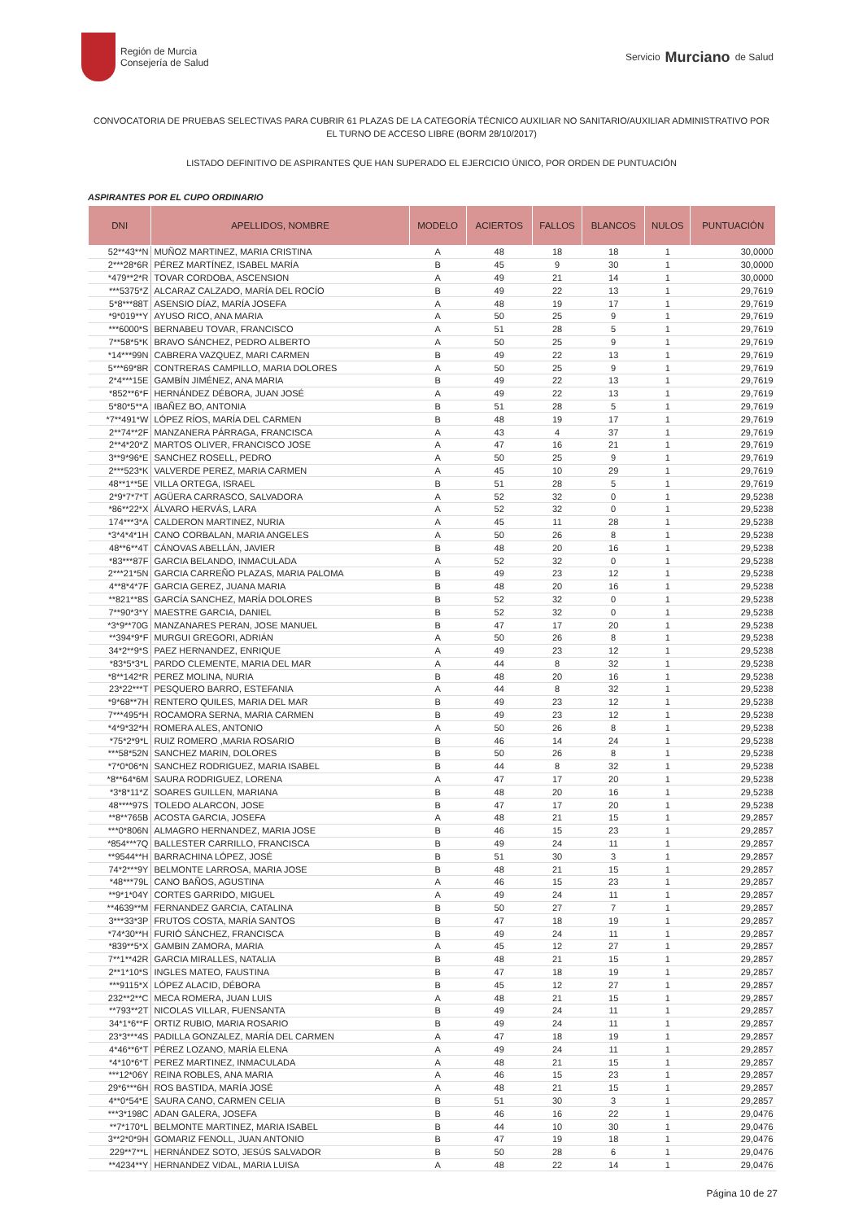Región de Murcia
Consejería de Salud
Servicio Murciano de Salud
CONVOCATORIA DE PRUEBAS SELECTIVAS PARA CUBRIR 61 PLAZAS DE LA CATEGORÍA TÉCNICO AUXILIAR NO SANITARIO/AUXILIAR ADMINISTRATIVO POR EL TURNO DE ACCESO LIBRE (BORM 28/10/2017)
LISTADO DEFINITIVO DE ASPIRANTES QUE HAN SUPERADO EL EJERCICIO ÚNICO, POR ORDEN DE PUNTUACIÓN
ASPIRANTES POR EL CUPO ORDINARIO
| DNI | APELLIDOS, NOMBRE | MODELO | ACIERTOS | FALLOS | BLANCOS | NULOS | PUNTUACIÓN |
| --- | --- | --- | --- | --- | --- | --- | --- |
| 52**43**N | MUÑOZ MARTINEZ, MARIA CRISTINA | A | 48 | 18 | 18 | 1 | 30,0000 |
| 2***28*6R | PÉREZ MARTÍNEZ, ISABEL MARÍA | B | 45 | 9 | 30 | 1 | 30,0000 |
| *479**2*R | TOVAR CORDOBA, ASCENSION | A | 49 | 21 | 14 | 1 | 30,0000 |
| ***5375*Z | ALCARAZ CALZADO, MARÍA DEL ROCÍO | B | 49 | 22 | 13 | 1 | 29,7619 |
| 5*8***88T | ASENSIO DÍAZ, MARÍA JOSEFA | A | 48 | 19 | 17 | 1 | 29,7619 |
| *9*019**Y | AYUSO RICO, ANA MARIA | A | 50 | 25 | 9 | 1 | 29,7619 |
| ***6000*S | BERNABEU TOVAR, FRANCISCO | A | 51 | 28 | 5 | 1 | 29,7619 |
| 7**58*5*K | BRAVO SÁNCHEZ, PEDRO ALBERTO | A | 50 | 25 | 9 | 1 | 29,7619 |
| *14***99N | CABRERA VAZQUEZ, MARI CARMEN | B | 49 | 22 | 13 | 1 | 29,7619 |
| 5***69*8R | CONTRERAS CAMPILLO, MARIA DOLORES | A | 50 | 25 | 9 | 1 | 29,7619 |
| 2*4***15E | GAMBÍN JIMÉNEZ, ANA MARIA | B | 49 | 22 | 13 | 1 | 29,7619 |
| *852**6*F | HERNÁNDEZ DÉBORA, JUAN JOSÉ | A | 49 | 22 | 13 | 1 | 29,7619 |
| 5*80*5**A | IBAÑEZ BO, ANTONIA | B | 51 | 28 | 5 | 1 | 29,7619 |
| *7**491*W | LÓPEZ RÍOS, MARÍA DEL CARMEN | B | 48 | 19 | 17 | 1 | 29,7619 |
| 2**74**2F | MANZANERA PÁRRAGA, FRANCISCA | A | 43 | 4 | 37 | 1 | 29,7619 |
| 2**4*20*Z | MARTOS OLIVER, FRANCISCO JOSE | A | 47 | 16 | 21 | 1 | 29,7619 |
| 3**9*96*E | SANCHEZ ROSELL, PEDRO | A | 50 | 25 | 9 | 1 | 29,7619 |
| 2***523*K | VALVERDE PEREZ, MARIA CARMEN | A | 45 | 10 | 29 | 1 | 29,7619 |
| 48**1**5E | VILLA ORTEGA, ISRAEL | B | 51 | 28 | 5 | 1 | 29,7619 |
| 2*9*7*7*T | AGÜERA CARRASCO, SALVADORA | A | 52 | 32 | 0 | 1 | 29,5238 |
| *86**22*X | ÁLVARO HERVÁS, LARA | A | 52 | 32 | 0 | 1 | 29,5238 |
| 174***3*A | CALDERON MARTINEZ, NURIA | A | 45 | 11 | 28 | 1 | 29,5238 |
| *3*4*4*1H | CANO CORBALAN, MARIA ANGELES | A | 50 | 26 | 8 | 1 | 29,5238 |
| 48**6**4T | CÁNOVAS ABELLÁN, JAVIER | B | 48 | 20 | 16 | 1 | 29,5238 |
| *83***87F | GARCIA BELANDO, INMACULADA | A | 52 | 32 | 0 | 1 | 29,5238 |
| 2***21*5N | GARCIA CARREÑO PLAZAS, MARIA PALOMA | B | 49 | 23 | 12 | 1 | 29,5238 |
| 4**8*4*7F | GARCIA GEREZ, JUANA MARIA | B | 48 | 20 | 16 | 1 | 29,5238 |
| **821**8S | GARCÍA SANCHEZ, MARÍA DOLORES | B | 52 | 32 | 0 | 1 | 29,5238 |
| 7**90*3*Y | MAESTRE GARCIA, DANIEL | B | 52 | 32 | 0 | 1 | 29,5238 |
| *3*9**70G | MANZANARES PERAN, JOSE MANUEL | B | 47 | 17 | 20 | 1 | 29,5238 |
| **394*9*F | MURGUI GREGORI, ADRIÁN | A | 50 | 26 | 8 | 1 | 29,5238 |
| 34*2**9*S | PAEZ HERNANDEZ, ENRIQUE | A | 49 | 23 | 12 | 1 | 29,5238 |
| *83*5*3*L | PARDO CLEMENTE, MARIA DEL MAR | A | 44 | 8 | 32 | 1 | 29,5238 |
| *8**142*R | PEREZ MOLINA, NURIA | B | 48 | 20 | 16 | 1 | 29,5238 |
| 23*22***T | PESQUERO BARRO, ESTEFANIA | A | 44 | 8 | 32 | 1 | 29,5238 |
| *9*68**7H | RENTERO QUILES, MARIA DEL MAR | B | 49 | 23 | 12 | 1 | 29,5238 |
| 7***495*H | ROCAMORA SERNA, MARIA CARMEN | B | 49 | 23 | 12 | 1 | 29,5238 |
| *4*9*32*H | ROMERA ALES, ANTONIO | A | 50 | 26 | 8 | 1 | 29,5238 |
| *75*2*9*L | RUIZ ROMERO ,MARIA ROSARIO | B | 46 | 14 | 24 | 1 | 29,5238 |
| ***58*52N | SANCHEZ MARIN, DOLORES | B | 50 | 26 | 8 | 1 | 29,5238 |
| *7*0*06*N | SANCHEZ RODRIGUEZ, MARIA ISABEL | B | 44 | 8 | 32 | 1 | 29,5238 |
| *8**64*6M | SAURA RODRIGUEZ, LORENA | A | 47 | 17 | 20 | 1 | 29,5238 |
| *3*8*11*Z | SOARES GUILLEN, MARIANA | B | 48 | 20 | 16 | 1 | 29,5238 |
| 48****97S | TOLEDO ALARCON, JOSE | B | 47 | 17 | 20 | 1 | 29,5238 |
| **8**765B | ACOSTA GARCIA, JOSEFA | A | 48 | 21 | 15 | 1 | 29,2857 |
| ***0*806N | ALMAGRO HERNANDEZ, MARIA JOSE | B | 46 | 15 | 23 | 1 | 29,2857 |
| *854***7Q | BALLESTER CARRILLO, FRANCISCA | B | 49 | 24 | 11 | 1 | 29,2857 |
| **9544**H | BARRACHINA LÓPEZ, JOSÉ | B | 51 | 30 | 3 | 1 | 29,2857 |
| 74*2***9Y | BELMONTE LARROSA, MARIA JOSE | B | 48 | 21 | 15 | 1 | 29,2857 |
| *48***79L | CANO BAÑOS, AGUSTINA | A | 46 | 15 | 23 | 1 | 29,2857 |
| **9*1*04Y | CORTES GARRIDO, MIGUEL | A | 49 | 24 | 11 | 1 | 29,2857 |
| **4639**M | FERNANDEZ GARCIA, CATALINA | B | 50 | 27 | 7 | 1 | 29,2857 |
| 3***33*3P | FRUTOS COSTA, MARÍA SANTOS | B | 47 | 18 | 19 | 1 | 29,2857 |
| *74*30**H | FURIÓ SÁNCHEZ, FRANCISCA | B | 49 | 24 | 11 | 1 | 29,2857 |
| *839**5*X | GAMBIN ZAMORA, MARIA | A | 45 | 12 | 27 | 1 | 29,2857 |
| 7**1**42R | GARCIA MIRALLES, NATALIA | B | 48 | 21 | 15 | 1 | 29,2857 |
| 2**1*10*S | INGLES MATEO, FAUSTINA | B | 47 | 18 | 19 | 1 | 29,2857 |
| ***9115*X | LÓPEZ ALACID, DÉBORA | B | 45 | 12 | 27 | 1 | 29,2857 |
| 232**2**C | MECA ROMERA, JUAN LUIS | A | 48 | 21 | 15 | 1 | 29,2857 |
| **793**2T | NICOLAS VILLAR, FUENSANTA | B | 49 | 24 | 11 | 1 | 29,2857 |
| 34*1*6**F | ORTIZ RUBIO, MARIA ROSARIO | B | 49 | 24 | 11 | 1 | 29,2857 |
| 23*3***4S | PADILLA GONZALEZ, MARÍA DEL CARMEN | A | 47 | 18 | 19 | 1 | 29,2857 |
| 4*46**6*T | PÉREZ LOZANO, MARÍA ELENA | A | 49 | 24 | 11 | 1 | 29,2857 |
| *4*10*6*T | PEREZ MARTINEZ, INMACULADA | A | 48 | 21 | 15 | 1 | 29,2857 |
| ***12*06Y | REINA ROBLES, ANA MARIA | A | 46 | 15 | 23 | 1 | 29,2857 |
| 29*6***6H | ROS BASTIDA, MARÍA JOSÉ | A | 48 | 21 | 15 | 1 | 29,2857 |
| 4**0*54*E | SAURA CANO, CARMEN CELIA | B | 51 | 30 | 3 | 1 | 29,2857 |
| ***3*198C | ADAN GALERA, JOSEFA | B | 46 | 16 | 22 | 1 | 29,0476 |
| **7*170*L | BELMONTE MARTINEZ, MARIA ISABEL | B | 44 | 10 | 30 | 1 | 29,0476 |
| 3**2*0*9H | GOMARIZ FENOLL, JUAN ANTONIO | B | 47 | 19 | 18 | 1 | 29,0476 |
| 229**7**L | HERNÁNDEZ SOTO, JESÚS SALVADOR | B | 50 | 28 | 6 | 1 | 29,0476 |
| **4234**Y | HERNANDEZ VIDAL, MARIA LUISA | A | 48 | 22 | 14 | 1 | 29,0476 |
Página 10 de 27